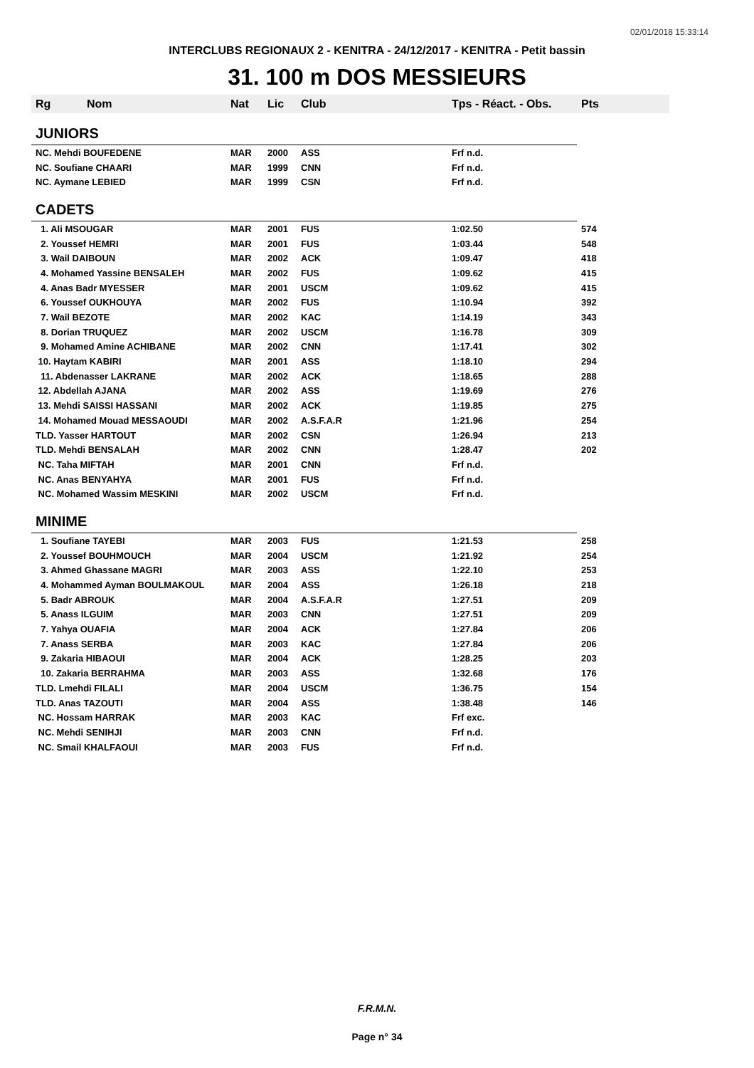02/01/2018 15:33:14
INTERCLUBS REGIONAUX 2 - KENITRA - 24/12/2017 - KENITRA - Petit bassin
31. 100 m DOS MESSIEURS
| Rg | Nom | Nat | Lic | Club | Tps - Réact. - Obs. | Pts |
| --- | --- | --- | --- | --- | --- | --- |
| JUNIORS | | | | | | |
| NC. Mehdi BOUFEDENE | | MAR | 2000 | ASS | Frf n.d. | |
| NC. Soufiane CHAARI | | MAR | 1999 | CNN | Frf n.d. | |
| NC. Aymane LEBIED | | MAR | 1999 | CSN | Frf n.d. | |
| CADETS | | | | | | |
| 1. Ali MSOUGAR | | MAR | 2001 | FUS | 1:02.50 | 574 |
| 2. Youssef HEMRI | | MAR | 2001 | FUS | 1:03.44 | 548 |
| 3. Wail DAIBOUN | | MAR | 2002 | ACK | 1:09.47 | 418 |
| 4. Mohamed Yassine BENSALEH | | MAR | 2002 | FUS | 1:09.62 | 415 |
| 4. Anas Badr MYESSER | | MAR | 2001 | USCM | 1:09.62 | 415 |
| 6. Youssef OUKHOUYA | | MAR | 2002 | FUS | 1:10.94 | 392 |
| 7. Wail BEZOTE | | MAR | 2002 | KAC | 1:14.19 | 343 |
| 8. Dorian TRUQUEZ | | MAR | 2002 | USCM | 1:16.78 | 309 |
| 9. Mohamed Amine ACHIBANE | | MAR | 2002 | CNN | 1:17.41 | 302 |
| 10. Haytam KABIRI | | MAR | 2001 | ASS | 1:18.10 | 294 |
| 11. Abdenasser LAKRANE | | MAR | 2002 | ACK | 1:18.65 | 288 |
| 12. Abdellah AJANA | | MAR | 2002 | ASS | 1:19.69 | 276 |
| 13. Mehdi SAISSI HASSANI | | MAR | 2002 | ACK | 1:19.85 | 275 |
| 14. Mohamed Mouad MESSAOUDI | | MAR | 2002 | A.S.F.A.R | 1:21.96 | 254 |
| TLD. Yasser HARTOUT | | MAR | 2002 | CSN | 1:26.94 | 213 |
| TLD. Mehdi BENSALAH | | MAR | 2002 | CNN | 1:28.47 | 202 |
| NC. Taha MIFTAH | | MAR | 2001 | CNN | Frf n.d. | |
| NC. Anas BENYAHYA | | MAR | 2001 | FUS | Frf n.d. | |
| NC. Mohamed Wassim MESKINI | | MAR | 2002 | USCM | Frf n.d. | |
| MINIME | | | | | | |
| 1. Soufiane TAYEBI | | MAR | 2003 | FUS | 1:21.53 | 258 |
| 2. Youssef BOUHMOUCH | | MAR | 2004 | USCM | 1:21.92 | 254 |
| 3. Ahmed Ghassane MAGRI | | MAR | 2003 | ASS | 1:22.10 | 253 |
| 4. Mohammed Ayman BOULMAKOUL | | MAR | 2004 | ASS | 1:26.18 | 218 |
| 5. Badr ABROUK | | MAR | 2004 | A.S.F.A.R | 1:27.51 | 209 |
| 5. Anass ILGUIM | | MAR | 2003 | CNN | 1:27.51 | 209 |
| 7. Yahya OUAFIA | | MAR | 2004 | ACK | 1:27.84 | 206 |
| 7. Anass SERBA | | MAR | 2003 | KAC | 1:27.84 | 206 |
| 9. Zakaria HIBAOUI | | MAR | 2004 | ACK | 1:28.25 | 203 |
| 10. Zakaria BERRAHMA | | MAR | 2003 | ASS | 1:32.68 | 176 |
| TLD. Lmehdi FILALI | | MAR | 2004 | USCM | 1:36.75 | 154 |
| TLD. Anas TAZOUTI | | MAR | 2004 | ASS | 1:38.48 | 146 |
| NC. Hossam HARRAK | | MAR | 2003 | KAC | Frf exc. | |
| NC. Mehdi SENIHJI | | MAR | 2003 | CNN | Frf n.d. | |
| NC. Smail KHALFAOUI | | MAR | 2003 | FUS | Frf n.d. | |
F.R.M.N.
Page n° 34